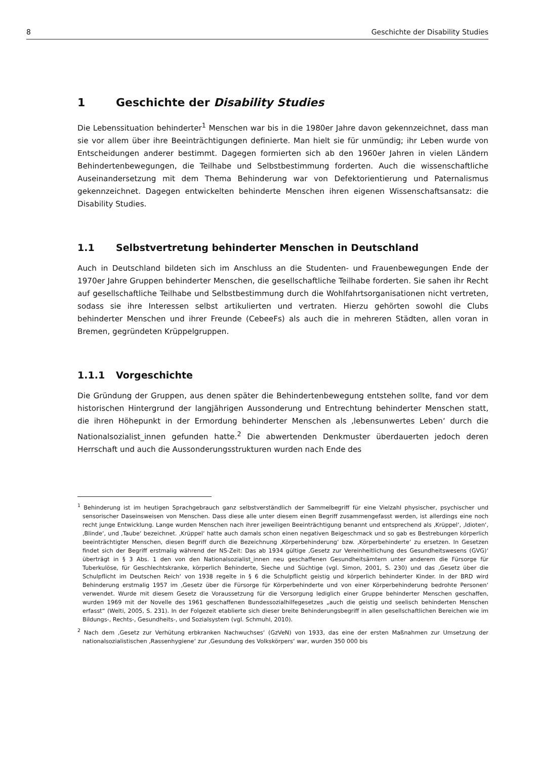8 Geschichte der Disability Studies
1 Geschichte der Disability Studies
Die Lebenssituation behinderter<sup>1</sup> Menschen war bis in die 1980er Jahre davon gekennzeichnet, dass man sie vor allem über ihre Beeinträchtigungen definierte. Man hielt sie für unmündig; ihr Leben wurde von Entscheidungen anderer bestimmt. Dagegen formierten sich ab den 1960er Jahren in vielen Ländern Behindertenbewegungen, die Teilhabe und Selbstbestimmung forderten. Auch die wissenschaftliche Auseinandersetzung mit dem Thema Behinderung war von Defektori­entierung und Paternalismus gekennzeichnet. Dagegen entwickelten behinderte Menschen ihren eigenen Wissenschaftsansatz: die Disability Studies.
1.1 Selbstvertretung behinderter Menschen in Deutschland
Auch in Deutschland bildeten sich im Anschluss an die Studenten- und Frauenbewegungen Ende der 1970er Jahre Gruppen behinderter Menschen, die gesellschaftliche Teilhabe forderten. Sie sahen ihr Recht auf gesellschaftliche Teilhabe und Selbstbestimmung durch die Wohlfahrtsorga­nisationen nicht vertreten, sodass sie ihre Interessen selbst artikulierten und vertraten. Hierzu ge­hörten sowohl die Clubs behinderter Menschen und ihrer Freunde (CebeeFs) als auch die in meh­reren Städten, allen voran in Bremen, gegründeten Krüppelgruppen.
1.1.1 Vorgeschichte
Die Gründung der Gruppen, aus denen später die Behindertenbewegung entstehen sollte, fand vor dem historischen Hintergrund der langjährigen Aussonderung und Entrechtung behinderter Menschen statt, die ihren Höhepunkt in der Ermordung behinderter Menschen als ‚lebensunwer­tes Leben‘ durch die Nationalsozialist_innen gefunden hatte.<sup>2</sup> Die abwertenden Denkmuster über­dauerten jedoch deren Herrschaft und auch die Aussonderungsstrukturen wurden nach Ende des
<sup>1</sup> Behinderung ist im heutigen Sprachgebrauch ganz selbstverständlich der Sammelbegriff für eine Vielzahl physischer, psychischer und sensorischer Daseinsweisen von Menschen. Dass diese alle unter diesem einen Begriff zusammenge­fasst werden, ist allerdings eine noch recht junge Entwicklung. Lange wurden Menschen nach ihrer jeweiligen Beein­trächtigung benannt und entsprechend als ‚Krüppel‘, ‚Idioten‘, ‚Blinde‘, und ‚Taube‘ bezeichnet. ‚Krüppel‘ hatte auch damals schon einen negativen Beigeschmack und so gab es Bestrebungen körperlich beeinträchtigter Menschen, diesen Begriff durch die Bezeichnung ‚Körperbehinderung‘ bzw. ‚Körperbehinderte‘ zu ersetzen. In Gesetzen findet sich der Begriff erstmalig während der NS-Zeit: Das ab 1934 gültige ‚Gesetz zur Vereinheitlichung des Gesundheits­wesens (GVG)‘ überträgt in § 3 Abs. 1 den von den Nationalsozialist_innen neu geschaffenen Gesundheitsämtern unter anderem die Fürsorge für Tuberkulöse, für Geschlechtskranke, körperlich Behinderte, Sieche und Süchtige (vgl. Simon, 2001, S. 230) und das ‚Gesetz über die Schulpflicht im Deutschen Reich‘ von 1938 regelte in § 6 die Schul­pflicht geistig und körperlich behinderter Kinder. In der BRD wird Behinderung erstmalig 1957 im ‚Gesetz über die Fürsorge für Körperbehinderte und von einer Körperbehinderung bedrohte Personen‘ verwendet. Wurde mit diesem Gesetz die Voraussetzung für die Versorgung lediglich einer Gruppe behinderter Menschen geschaffen, wurden 1969 mit der Novelle des 1961 geschaffenen Bundessozialhilfegesetzes „auch die geistig und seelisch behinderten Men­schen erfasst“ (Welti, 2005, S. 231). In der Folgezeit etablierte sich dieser breite Behinderungsbegriff in allen gesell­schaftlichen Bereichen wie im Bildungs-, Rechts-, Gesundheits-, und Sozialsystem (vgl. Schmuhl, 2010).
<sup>2</sup> Nach dem ‚Gesetz zur Verhütung erbkranken Nachwuchses‘ (GzVeN) von 1933, das eine der ersten Maßnahmen zur Umsetzung der nationalsozialistischen ‚Rassenhygiene‘ zur ‚Gesundung des Volkskörpers‘ war, wurden 350 000 bis